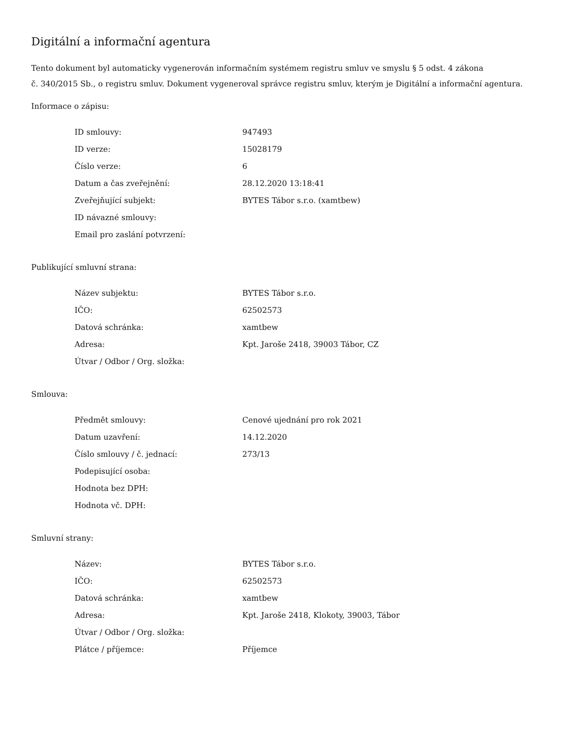Digitální a informační agentura
Tento dokument byl automaticky vygenerován informačním systémem registru smluv ve smyslu § 5 odst. 4 zákona
č. 340/2015 Sb., o registru smluv. Dokument vygeneroval správce registru smluv, kterým je Digitální a informační agentura.
Informace o zápisu:
| ID smlouvy: | 947493 |
| ID verze: | 15028179 |
| Číslo verze: | 6 |
| Datum a čas zveřejnění: | 28.12.2020 13:18:41 |
| Zveřejňující subjekt: | BYTES Tábor s.r.o. (xamtbew) |
| ID návazné smlouvy: | |
| Email pro zaslání potvrzení: | |
Publikující smluvní strana:
| Název subjektu: | BYTES Tábor s.r.o. |
| IČO: | 62502573 |
| Datová schránka: | xamtbew |
| Adresa: | Kpt. Jaroše 2418, 39003 Tábor, CZ |
| Útvar / Odbor / Org. složka: | |
Smlouva:
| Předmět smlouvy: | Cenové ujednání pro rok 2021 |
| Datum uzavření: | 14.12.2020 |
| Číslo smlouvy / č. jednací: | 273/13 |
| Podepisující osoba: | |
| Hodnota bez DPH: | |
| Hodnota vč. DPH: | |
Smluvní strany:
| Název: | BYTES Tábor s.r.o. |
| IČO: | 62502573 |
| Datová schránka: | xamtbew |
| Adresa: | Kpt. Jaroše 2418, Klokoty, 39003, Tábor |
| Útvar / Odbor / Org. složka: | |
| Plátce / příjemce: | Příjemce |